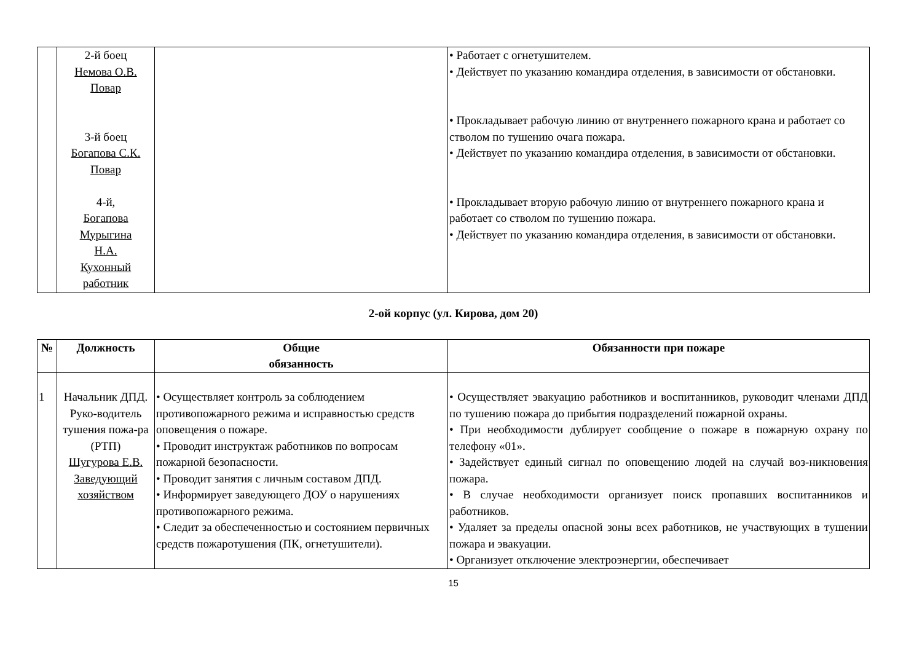| | 2-й боец Немова О.В. Повар 3-й боец Богапова С.К. Повар 4-й, Богапова Мурыгина Н.А. Кухонный работник | | • Работает с огнетушителем. • Действует по указанию командира отделения, в зависимости от обстановки. • Прокладывает рабочую линию от внутреннего пожарного крана и работает со стволом по тушению очага пожара. • Действует по указанию командира отделения, в зависимости от обстановки. • Прокладывает вторую рабочую линию от внутреннего пожарного крана и работает со стволом по тушению пожара. • Действует по указанию командира отделения, в зависимости от обстановки. |
2-ой корпус (ул. Кирова, дом 20)
| № | Должность | Общие обязанность | Обязанности при пожаре |
| --- | --- | --- | --- |
| 1 | Начальник ДПД. Руко-водитель тушения пожа-ра (РТП) Шугурова Е.В. Заведующий хозяйством | • Осуществляет контроль за соблюдением противопожарного режима и исправностью средств оповещения о пожаре. • Проводит инструктаж работников по вопросам пожарной безопасности. • Проводит занятия с личным составом ДПД. • Информирует заведующего ДОУ о нарушениях противопожарного режима. • Следит за обеспеченностью и состоянием первичных средств пожаротушения (ПК, огнетушители). | • Осуществляет эвакуацию работников и воспитанников, руководит членами ДПД по тушению пожара до прибытия подразделений пожарной охраны. • При необходимости дублирует сообщение о пожаре в пожарную охрану по телефону «01». • Задействует единый сигнал по оповещению людей на случай воз-никновения пожара. • В случае необходимости организует поиск пропавших воспитанников и работников. • Удаляет за пределы опасной зоны всех работников, не участвующих в тушении пожара и эвакуации. • Организует отключение электроэнергии, обеспечивает |
15